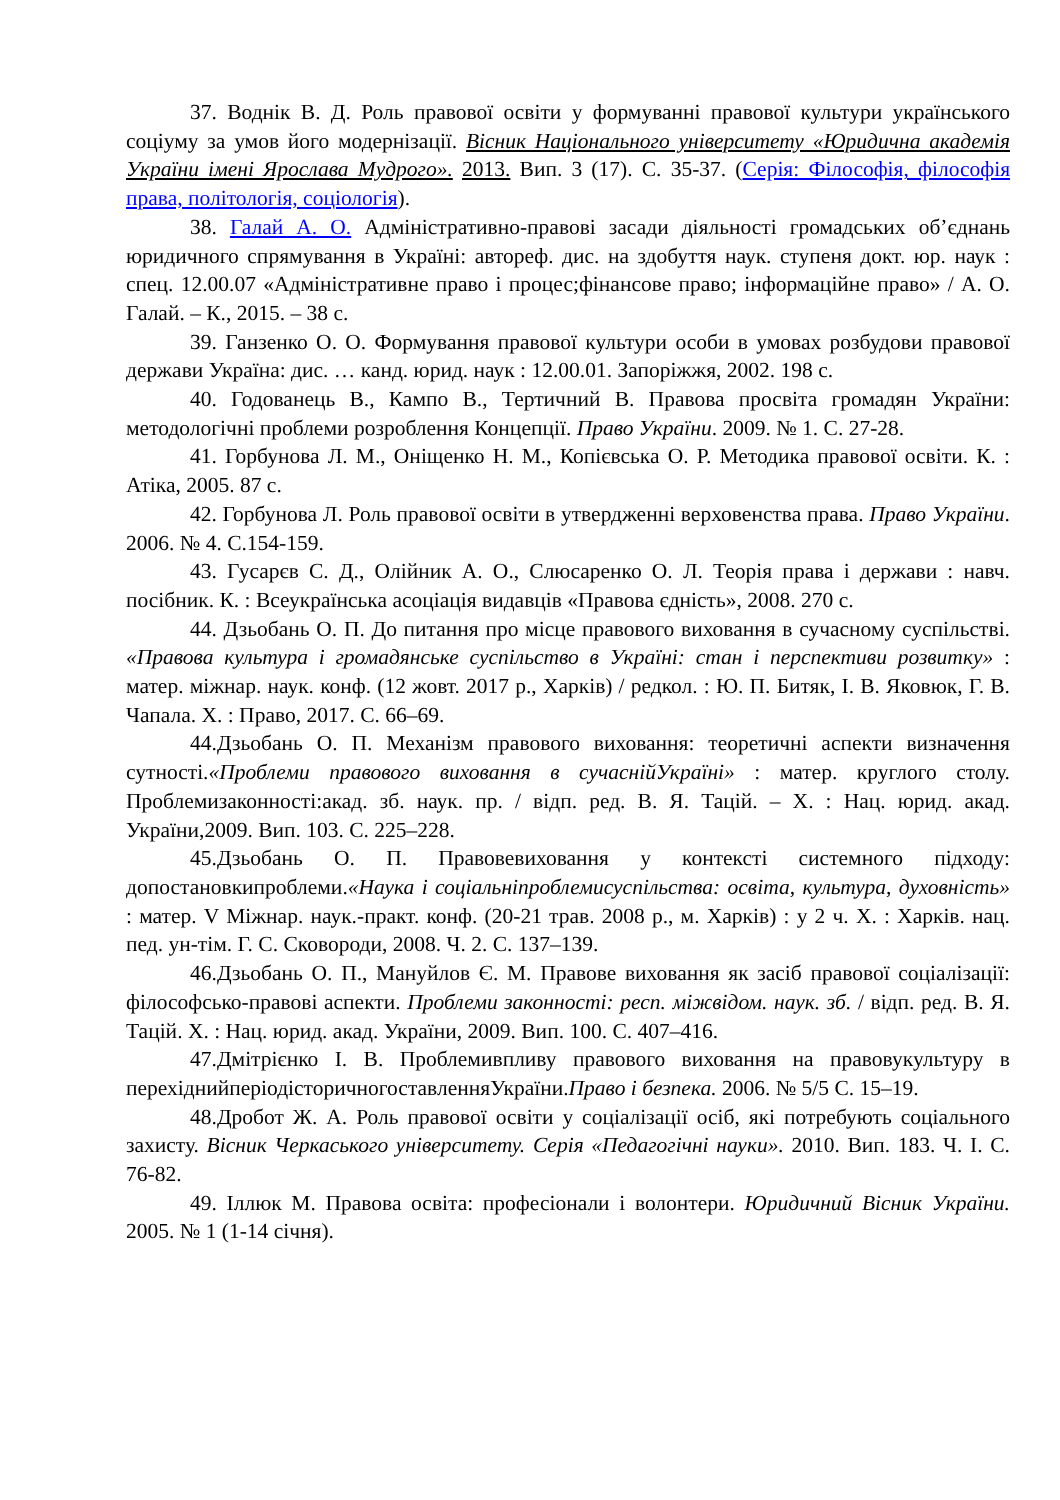37. Воднік В. Д. Роль правової освіти у формуванні правової культури українського соціуму за умов його модернізації. Вісник Національного університету «Юридична академія України імені Ярослава Мудрого». 2013. Вип. 3 (17). С. 35-37. (Серія: Філософія, філософія права, політологія, соціологія).
38. Галай А. О. Адміністративно-правові засади діяльності громадських об’єднань юридичного спрямування в Україні: автореф. дис. на здобуття наук. ступеня докт. юр. наук : спец. 12.00.07 «Адміністративне право і процес;фінансове право; інформаційне право» / А. О. Галай. – К., 2015. – 38 с.
39. Ганзенко О. О. Формування правової культури особи в умовах розбудови правової держави Україна: дис. … канд. юрид. наук : 12.00.01. Запоріжжя, 2002. 198 с.
40. Годованець В., Кампо В., Тертичний В. Правова просвіта громадян України: методологічні проблеми розроблення Концепції. Право України. 2009. № 1. С. 27-28.
41. Горбунова Л. М., Оніщенко Н. М., Копієвська О. Р. Методика правової освіти. К. : Атіка, 2005. 87 с.
42. Горбунова Л. Роль правової освіти в утвердженні верховенства права. Право України. 2006. № 4. С.154-159.
43. Гусарєв С. Д., Олійник А. О., Слюсаренко О. Л. Теорія права і держави : навч. посібник. К. : Всеукраїнська асоціація видавців «Правова єдність», 2008. 270 с.
44. Дзьобань О. П. До питання про місце правового виховання в сучасному суспільстві. «Правова культура і громадянське суспільство в Україні: стан і перспективи розвитку» : матер. міжнар. наук. конф. (12 жовт. 2017 р., Харків) / редкол. : Ю. П. Битяк, І. В. Яковюк, Г. В. Чапала. Х. : Право, 2017. С. 66–69.
44.Дзьобань О. П. Механізм правового виховання: теоретичні аспекти визначення сутності.«Проблеми правового виховання в сучаснійУкраїні» : матер. круглого столу. Проблемизаконності:акад. зб. наук. пр. / відп. ред. В. Я. Тацій. – Х. : Нац. юрид. акад. України,2009. Вип. 103. С. 225–228.
45.Дзьобань О. П. Правовевиховання у контексті системного підходу: допостановкипроблеми.«Наука і соціальніпроблемисуспільства: освіта, культура, духовність» : матер. V Міжнар. наук.-практ. конф. (20-21 трав. 2008 р., м. Харків) : у 2 ч. Х. : Харків. нац. пед. ун-тім. Г. С. Сковороди, 2008. Ч. 2. С. 137–139.
46.Дзьобань О. П., Мануйлов Є. М. Правове виховання як засіб правової соціалізації: філософсько-правові аспекти. Проблеми законності: респ. міжвідом. наук. зб. / відп. ред. В. Я. Тацій. Х. : Нац. юрид. акад. України, 2009. Вип. 100. С. 407–416.
47.Дмітрієнко І. В. Проблемивпливу правового виховання на правовукультуру в перехіднийперіодісторичногоставленняУкраїни.Право і безпека. 2006. № 5/5 С. 15–19.
48.Дробот Ж. А. Роль правової освіти у соціалізації осіб, які потребують соціального захисту. Вісник Черкаського університету. Серія «Педагогічні науки». 2010. Вип. 183. Ч. І. С. 76-82.
49. Іллюк М. Правова освіта: професіонали і волонтери. Юридичний Вісник України. 2005. № 1 (1-14 січня).